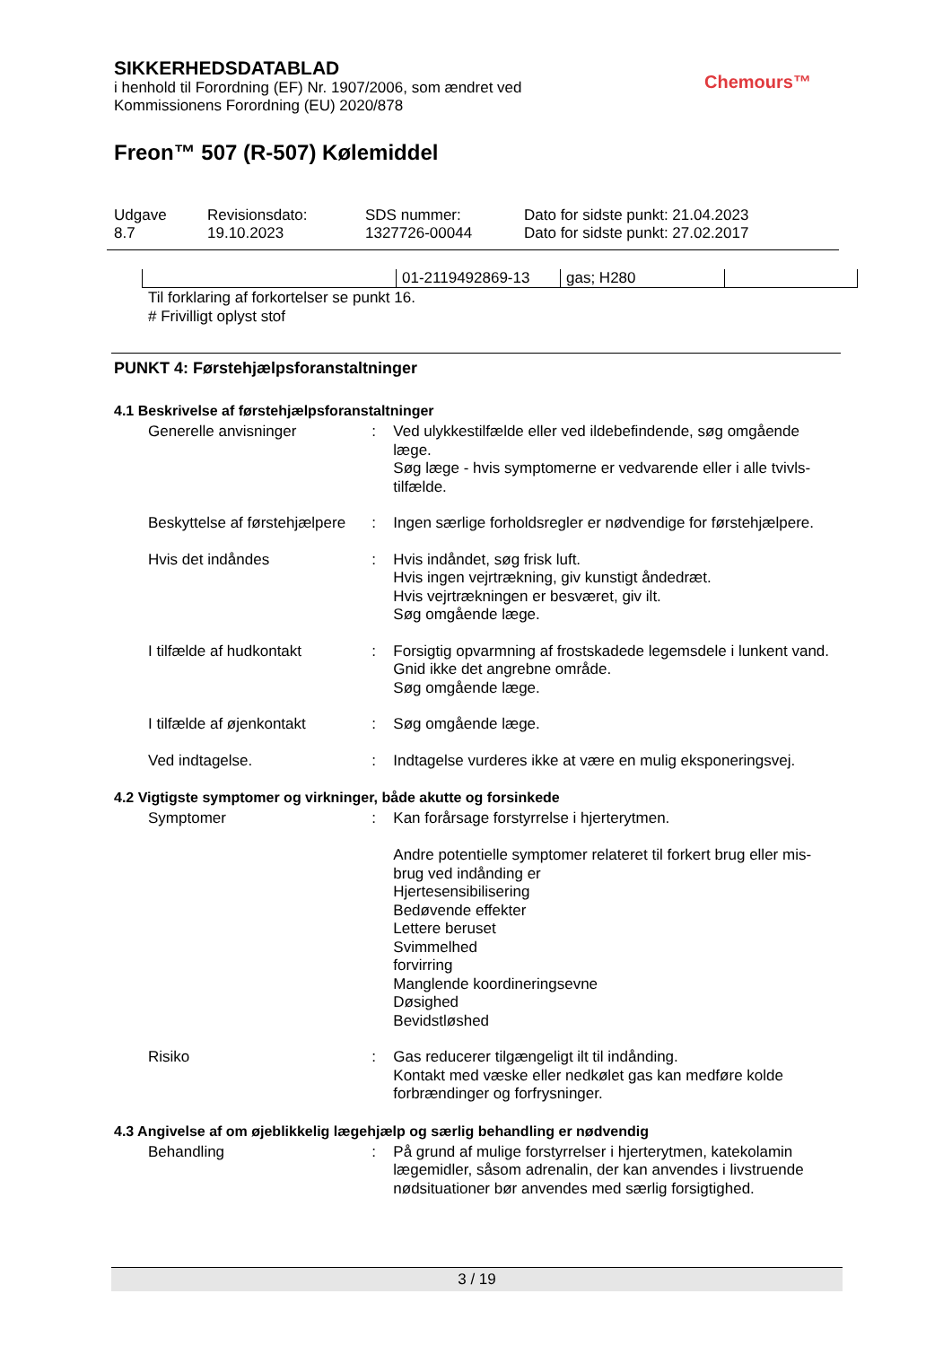SIKKERHEDSDATABLAD
i henhold til Forordning (EF) Nr. 1907/2006, som ændret ved
Kommissionens Forordning (EU) 2020/878
Freon™ 507 (R-507) Kølemiddel
Chemours™
| Udgave 8.7 | Revisionsdato: 19.10.2023 | SDS nummer: 1327726-00044 | Dato for sidste punkt: 21.04.2023 Dato for sidste punkt: 27.02.2017 |
| | 01-2119492869-13 | gas; H280 | |
Til forklaring af forkortelser se punkt 16.
# Frivilligt oplyst stof
PUNKT 4: Førstehjælpsforanstaltninger
4.1 Beskrivelse af førstehjælpsforanstaltninger
Generelle anvisninger : Ved ulykkestilfælde eller ved ildebefindende, søg omgående læge.
Søg læge - hvis symptomerne er vedvarende eller i alle tvivls-tilfælde.
Beskyttelse af førstehjælpere
: Ingen særlige forholdsregler er nødvendige for førstehjælpere.
Hvis det indåndes : Hvis indåndet, søg frisk luft.
Hvis ingen vejrtrækning, giv kunstigt åndedræt.
Hvis vejrtrækningen er besværet, giv ilt.
Søg omgående læge.
I tilfælde af hudkontakt : Forsigtig opvarmning af frostskadede legemsdele i lunkent vand. Gnid ikke det angrebne område.
Søg omgående læge.
I tilfælde af øjenkontakt
: Søg omgående læge.
Ved indtagelse. : Indtagelse vurderes ikke at være en mulig eksponeringsvej.
4.2 Vigtigste symptomer og virkninger, både akutte og forsinkede
Symptomer : Kan forårsage forstyrrelse i hjerterytmen.
Andre potentielle symptomer relateret til forkert brug eller mis-brug ved indånding er
Hjertesensibilisering
Bedøvende effekter
Lettere beruset
Svimmelhed
forvirring
Manglende koordineringsevne
Døsighed
Bevidstløshed
Risiko : Gas reducerer tilgængeligt ilt til indånding.
Kontakt med væske eller nedkølet gas kan medføre kolde forbrændinger og forfrysninger.
4.3 Angivelse af om øjeblikkelig lægehjælp og særlig behandling er nødvendig
Behandling : På grund af mulige forstyrrelser i hjerterytmen, katekolamin lægemidler, såsom adrenalin, der kan anvendes i livstruende nødsituationer bør anvendes med særlig forsigtighed.
3 / 19